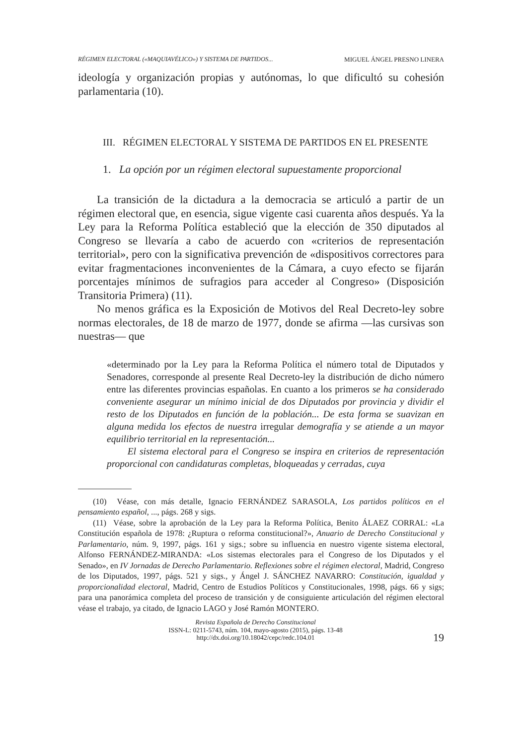RÉGIMEN ELECTORAL («MAQUIAVÉLICO») Y SISTEMA DE PARTIDOS... MIGUEL ÁNGEL PRESNO LINERA
ideología y organización propias y autónomas, lo que dificultó su cohesión parlamentaria (10).
III. RÉGIMEN ELECTORAL Y SISTEMA DE PARTIDOS EN EL PRESENTE
1. La opción por un régimen electoral supuestamente proporcional
La transición de la dictadura a la democracia se articuló a partir de un régimen electoral que, en esencia, sigue vigente casi cuarenta años después. Ya la Ley para la Reforma Política estableció que la elección de 350 diputados al Congreso se llevaría a cabo de acuerdo con «criterios de representación territorial», pero con la significativa prevención de «dispositivos correctores para evitar fragmentaciones inconvenientes de la Cámara, a cuyo efecto se fijarán porcentajes mínimos de sufragios para acceder al Congreso» (Disposición Transitoria Primera) (11).
No menos gráfica es la Exposición de Motivos del Real Decreto-ley sobre normas electorales, de 18 de marzo de 1977, donde se afirma —las cursivas son nuestras— que
«determinado por la Ley para la Reforma Política el número total de Diputados y Senadores, corresponde al presente Real Decreto-ley la distribución de dicho número entre las diferentes provincias españolas. En cuanto a los primeros se ha considerado conveniente asegurar un mínimo inicial de dos Diputados por provincia y dividir el resto de los Diputados en función de la población... De esta forma se suavizan en alguna medida los efectos de nuestra irregular demografía y se atiende a un mayor equilibrio territorial en la representación...
El sistema electoral para el Congreso se inspira en criterios de representación proporcional con candidaturas completas, bloqueadas y cerradas, cuya
(10) Véase, con más detalle, Ignacio FERNÁNDEZ SARASOLA, Los partidos políticos en el pensamiento español, ..., págs. 268 y sigs.
(11) Véase, sobre la aprobación de la Ley para la Reforma Política, Benito ÁLAEZ CORRAL: «La Constitución española de 1978: ¿Ruptura o reforma constitucional?», Anuario de Derecho Constitucional y Parlamentario, núm. 9, 1997, págs. 161 y sigs.; sobre su influencia en nuestro vigente sistema electoral, Alfonso FERNÁNDEZ-MIRANDA: «Los sistemas electorales para el Congreso de los Diputados y el Senado», en IV Jornadas de Derecho Parlamentario. Reflexiones sobre el régimen electoral, Madrid, Congreso de los Diputados, 1997, págs. 521 y sigs., y Ángel J. SÁNCHEZ NAVARRO: Constitución, igualdad y proporcionalidad electoral, Madrid, Centro de Estudios Políticos y Constitucionales, 1998, págs. 66 y sigs; para una panorámica completa del proceso de transición y de consiguiente articulación del régimen electoral véase el trabajo, ya citado, de Ignacio LAGO y José Ramón MONTERO.
Revista Española de Derecho Constitucional
ISSN-L: 0211-5743, núm. 104, mayo-agosto (2015), págs. 13-48
http://dx.doi.org/10.18042/cepc/redc.104.01
19